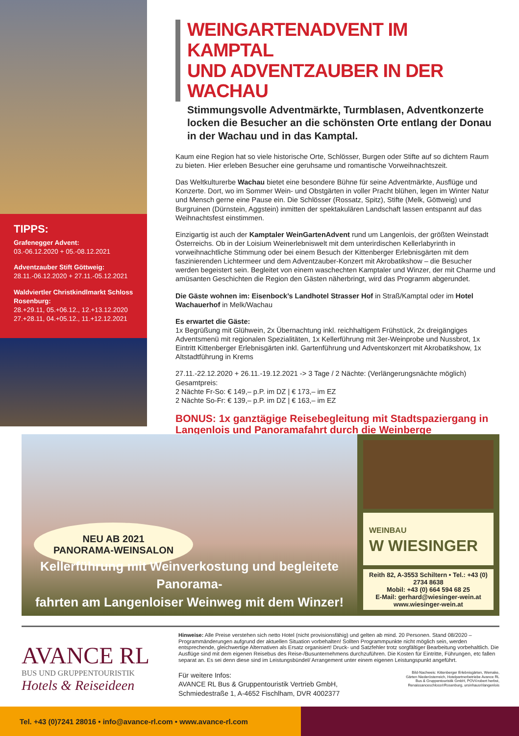TIPPS:
Grafenegger Advent:
03.-06.12.2020 + 05.-08.12.2021
Adventzauber Stift Göttweig:
28.11.-06.12.2020 + 27.11.-05.12.2021
Waldviertler Christkindlmarkt Schloss Rosenburg:
28.+29.11, 05.+06.12., 12.+13.12.2020
27.+28.11, 04.+05.12., 11.+12.12.2021
WEINGARTENADVENT IM KAMPTAL
UND ADVENTZAUBER IN DER WACHAU
Stimmungsvolle Adventmärkte, Turmblasen, Adventkonzerte locken die Besucher an die schönsten Orte entlang der Donau in der Wachau und in das Kamptal.
Kaum eine Region hat so viele historische Orte, Schlösser, Burgen oder Stifte auf so dichtem Raum zu bieten. Hier erleben Besucher eine geruhsame und romantische Vorweihnachtszeit.
Das Weltkulturerbe Wachau bietet eine besondere Bühne für seine Adventmärkte, Ausflüge und Konzerte. Dort, wo im Sommer Wein- und Obstgärten in voller Pracht blühen, legen im Winter Natur und Mensch gerne eine Pause ein. Die Schlösser (Rossatz, Spitz), Stifte (Melk, Göttweig) und Burgruinen (Dürnstein, Aggstein) inmitten der spektakulären Landschaft lassen entspannt auf das Weihnachtsfest einstimmen.
Einzigartig ist auch der Kamptaler WeinGartenAdvent rund um Langenlois, der größten Weinstadt Österreichs. Ob in der Loisium Weinerlebniswelt mit dem unterirdischen Kellerlabyrinth in vorweihnachtliche Stimmung oder bei einem Besuch der Kittenberger Erlebnisgärten mit dem faszinierenden Lichtermeer und dem Adventzauber-Konzert mit Akrobatikshow – die Besucher werden begeistert sein. Begleitet von einem waschechten Kamptaler und Winzer, der mit Charme und amüsanten Geschichten die Region den Gästen näherbringt, wird das Programm abgerundet.
Die Gäste wohnen im: Eisenbock’s Landhotel Strasser Hof in Straß/Kamptal oder im Hotel Wachauerhof in Melk/Wachau
Es erwartet die Gäste:
1x Begrüßung mit Glühwein, 2x Übernachtung inkl. reichhaltigem Frühstück, 2x dreigängiges Adventsmenü mit regionalen Spezialitäten, 1x Kellerführung mit 3er-Weinprobe und Nussbrot, 1x Eintritt Kittenberger Erlebnisgärten inkl. Gartenführung und Adventskonzert mit Akrobatikshow, 1x Altstadtführung in Krems
27.11.-22.12.2020 + 26.11.-19.12.2021 -> 3 Tage / 2 Nächte: (Verlängerungsnächte möglich)
Gesamtpreis:
2 Nächte Fr-So: € 149,– p.P. im DZ | € 173,– im EZ
2 Nächte So-Fr: € 139,– p.P. im DZ | € 163,– im EZ
BONUS: 1x ganztägige Reisebegleitung mit Stadtspaziergang in Langenlois und Panoramafahrt durch die Weinberge
NEU AB 2021
PANORAMA-WEINSALON
Kellerführung mit Weinverkostung und begleitete Panorama-
fahrten am Langenloiser Weinweg mit dem Winzer!
WEINBAU
W WIESINGER
Reith 82, A-3553 Schiltern • Tel.: +43 (0) 2734 8638
Mobil: +43 (0) 664 594 68 25
E-Mail: gerhard@wiesinger-wein.at
www.wiesinger-wein.at
AVANCE RL
BUS UND GRUPPENTOURISTIK
Hotels & Reiseideen
Hinweise: Alle Preise verstehen sich netto Hotel (nicht provisionsfähig) und gelten ab mind. 20 Personen. Stand 08/2020 – Programmänderungen aufgrund der aktuellen Situation vorbehalten! Sollten Programmpunkte nicht möglich sein, werden entsprechende, gleichwertige Alternativen als Ersatz organisiert! Druck- und Satzfehler trotz sorgfältiger Bearbeitung vorbehaltlich. Die Ausflüge sind mit dem eigenen Reisebus des Reise-/Busunternehmens durchzuführen. Die Kosten für Eintritte, Führungen, etc fallen separat an. Es sei denn diese sind im Leistungsbündel/ Arrangement unter einem eigenen Leistungspunkt angeführt.
Für weitere Infos:
AVANCE RL Bus & Gruppentouristik Vertrieb GmbH,
Schmiedestraße 1, A-4652 Fischlham, DVR 4002377
Bild-Nachweis: Kittenberger Erlebnisgärten, Wemake,
Gärten Niederösterreich, Hotelpartnerbetriebe Avance RL
Bus & Gruppentouristik GmbH, POV©robert herbst,
Renaissanceschloss©Rosenburg, ursinhaus©langenlois
Tel. +43 (0)7241 28016 • info@avance-rl.com • www.avance-rl.com